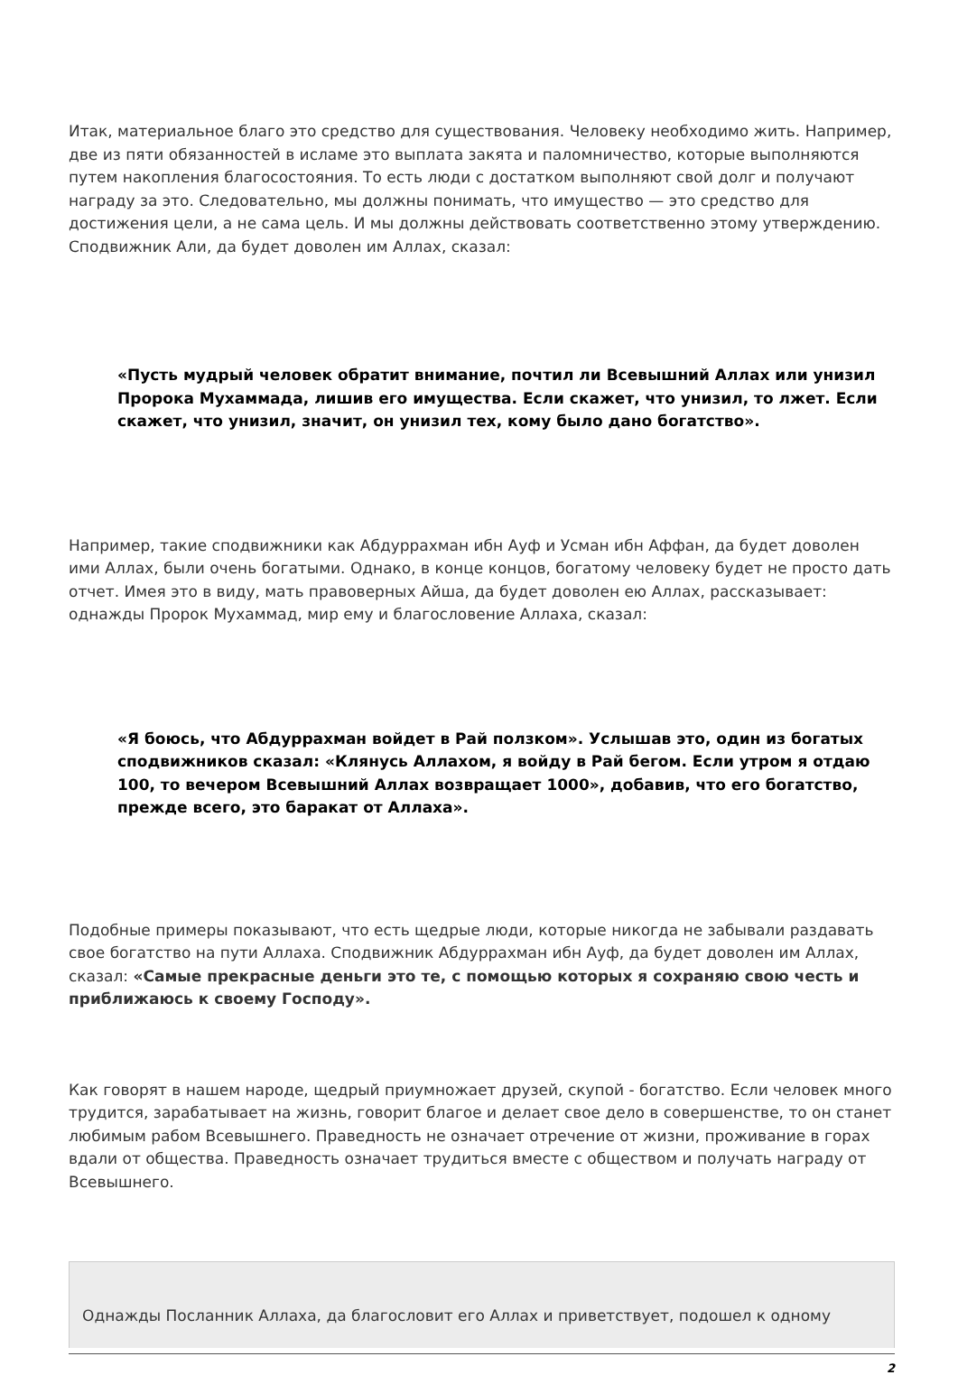Итак, материальное благо это средство для существования. Человеку необходимо жить. Например, две из пяти обязанностей в исламе это выплата закята и паломничество, которые выполняются путем накопления благосостояния. То есть люди с достатком выполняют свой долг и получают награду за это. Следовательно, мы должны понимать, что имущество — это средство для достижения цели, а не сама цель. И мы должны действовать соответственно этому утверждению. Сподвижник Али, да будет доволен им Аллах, сказал:
«Пусть мудрый человек обратит внимание, почтил ли Всевышний Аллах или унизил Пророка Мухаммада, лишив его имущества. Если скажет, что унизил, то лжет. Если скажет, что унизил, значит, он унизил тех, кому было дано богатство».
Например, такие сподвижники как Абдуррахман ибн Ауф и Усман ибн Аффан, да будет доволен ими Аллах, были очень богатыми. Однако, в конце концов, богатому человеку будет не просто дать отчет. Имея это в виду, мать правоверных Айша, да будет доволен ею Аллах, рассказывает: однажды Пророк Мухаммад, мир ему и благословение Аллаха, сказал:
«Я боюсь, что Абдуррахман войдет в Рай ползком». Услышав это, один из богатых сподвижников сказал: «Клянусь Аллахом, я войду в Рай бегом. Если утром я отдаю 100, то вечером Всевышний Аллах возвращает 1000», добавив, что его богатство, прежде всего, это баракат от Аллаха».
Подобные примеры показывают, что есть щедрые люди, которые никогда не забывали раздавать свое богатство на пути Аллаха. Сподвижник Абдуррахман ибн Ауф, да будет доволен им Аллах, сказал: «Самые прекрасные деньги это те, с помощью которых я сохраняю свою честь и приближаюсь к своему Господу».
Как говорят в нашем народе, щедрый приумножает друзей, скупой - богатство. Если человек много трудится, зарабатывает на жизнь, говорит благое и делает свое дело в совершенстве, то он станет любимым рабом Всевышнего. Праведность не означает отречение от жизни, проживание в горах вдали от общества. Праведность означает трудиться вместе с обществом и получать награду от Всевышнего.
Однажды Посланник Аллаха, да благословит его Аллах и приветствует, подошел к одному
2